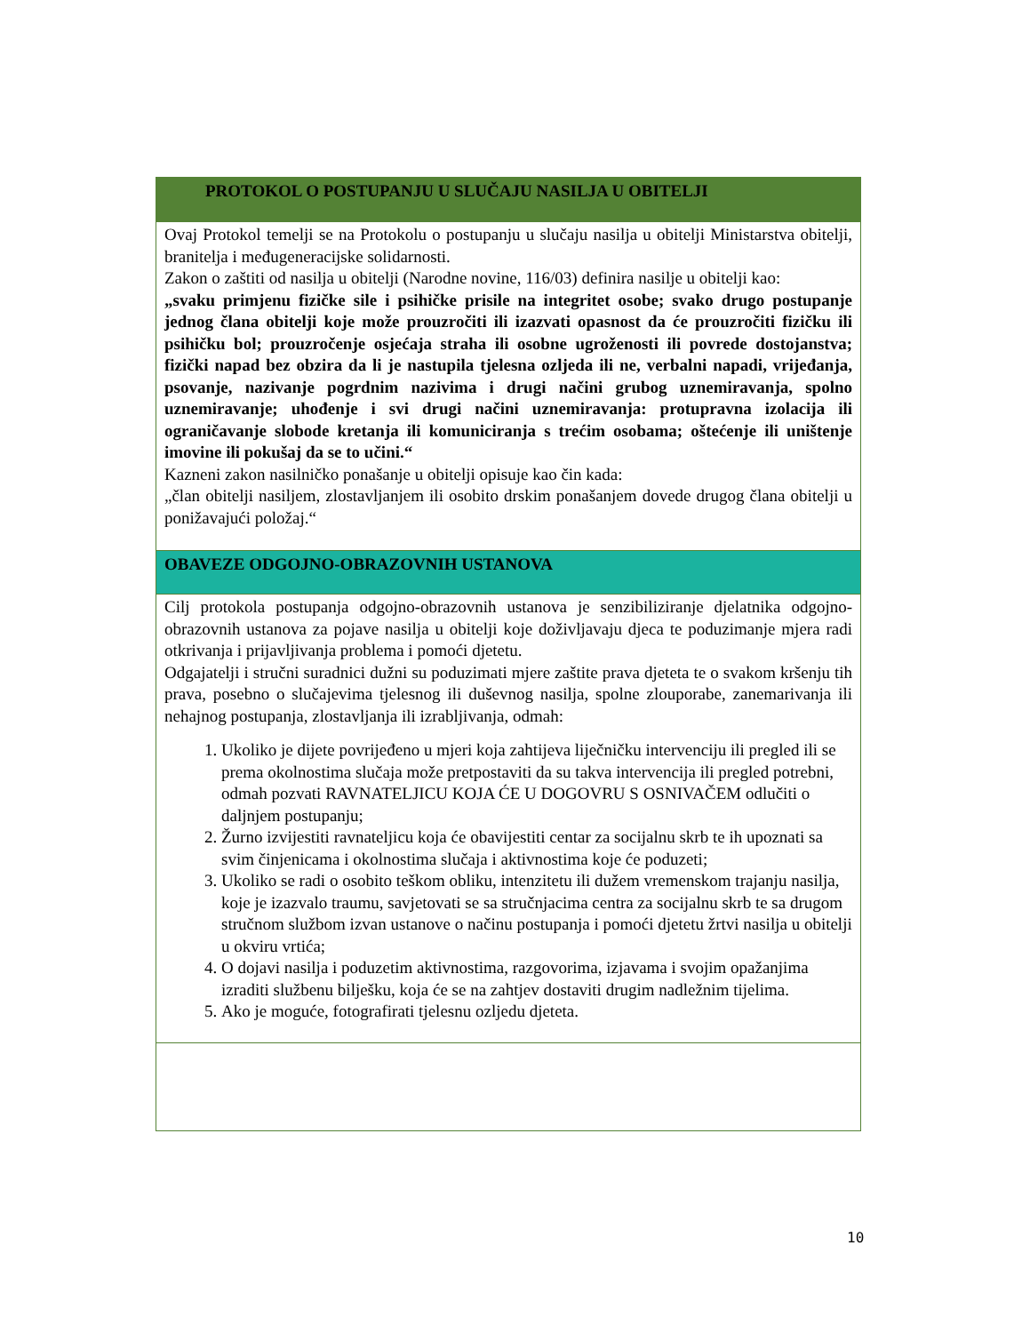PROTOKOL O POSTUPANJU U SLUČAJU NASILJA U OBITELJI
Ovaj Protokol temelji se na Protokolu o postupanju u slučaju nasilja u obitelji Ministarstva obitelji, branitelja i međugeneracijske solidarnosti.
Zakon o zaštiti od nasilja u obitelji (Narodne novine, 116/03) definira nasilje u obitelji kao:
„svaku primjenu fizičke sile i psihičke prisile na integritet osobe; svako drugo postupanje jednog člana obitelji koje može prouzročiti ili izazvati opasnost da će prouzročiti fizičku ili psihičku bol; prouzročenje osjećaja straha ili osobne ugroženosti ili povrede dostojanstva; fizički napad bez obzira da li je nastupila tjelesna ozljeda ili ne, verbalni napadi, vrijeđanja, psovanje, nazivanje pogrdnim nazivima i drugi načini grubog uznemiravanja, spolno uznemiravanje; uhođenje i svi drugi načini uznemiravanja: protupravna izolacija ili ograničavanje slobode kretanja ili komuniciranja s trećim osobama; oštećenje ili uništenje imovine ili pokušaj da se to učini.“
Kazneni zakon nasilničko ponašanje u obitelji opisuje kao čin kada:
„član obitelji nasiljem, zlostavljanjem ili osobito drskim ponašanjem dovede drugog člana obitelji u ponižavajući položaj.“
OBAVEZE ODGOJNO-OBRAZOVNIH USTANOVA
Cilj protokola postupanja odgojno-obrazovnih ustanova je senzibiliziranje djelatnika odgojno-obrazovnih ustanova za pojave nasilja u obitelji koje doživljavaju djeca te poduzimanje mjera radi otkrivanja i prijavljivanja problema i pomoći djetetu.
Odgajatelji i stručni suradnici dužni su poduzimati mjere zaštite prava djeteta te o svakom kršenju tih prava, posebno o slučajevima tjelesnog ili duševnog nasilja, spolne zlouporabe, zanemarivanja ili nehajnog postupanja, zlostavljanja ili izrabljivanja, odmah:
1. Ukoliko je dijete povrijeđeno u mjeri koja zahtijeva liječničku intervenciju ili pregled ili se prema okolnostima slučaja može pretpostaviti da su takva intervencija ili pregled potrebni, odmah pozvati RAVNATELJICU KOJA ĆE U DOGOVRU S OSNIVAČEM odlučiti o daljnjem postupanju;
2. Žurno izvijestiti ravnateljicu koja će obavijestiti centar za socijalnu skrb te ih upoznati sa svim činjenicama i okolnostima slučaja i aktivnostima koje će poduzeti;
3. Ukoliko se radi o osobito teškom obliku, intenzitetu ili dužem vremenskom trajanju nasilja, koje je izazvalo traumu, savjetovati se sa stručnjacima centra za socijalnu skrb te sa drugom stručnom službom izvan ustanove o načinu postupanja i pomoći djetetu žrtvi nasilja u obitelji u okviru vrtića;
4. O dojavi nasilja i poduzetim aktivnostima, razgovorima, izjavama i svojim opažanjima izraditi službenu bilješku, koja će se na zahtjev dostaviti drugim nadležnim tijelima.
5. Ako je moguće, fotografirati tjelesnu ozljedu djeteta.
10